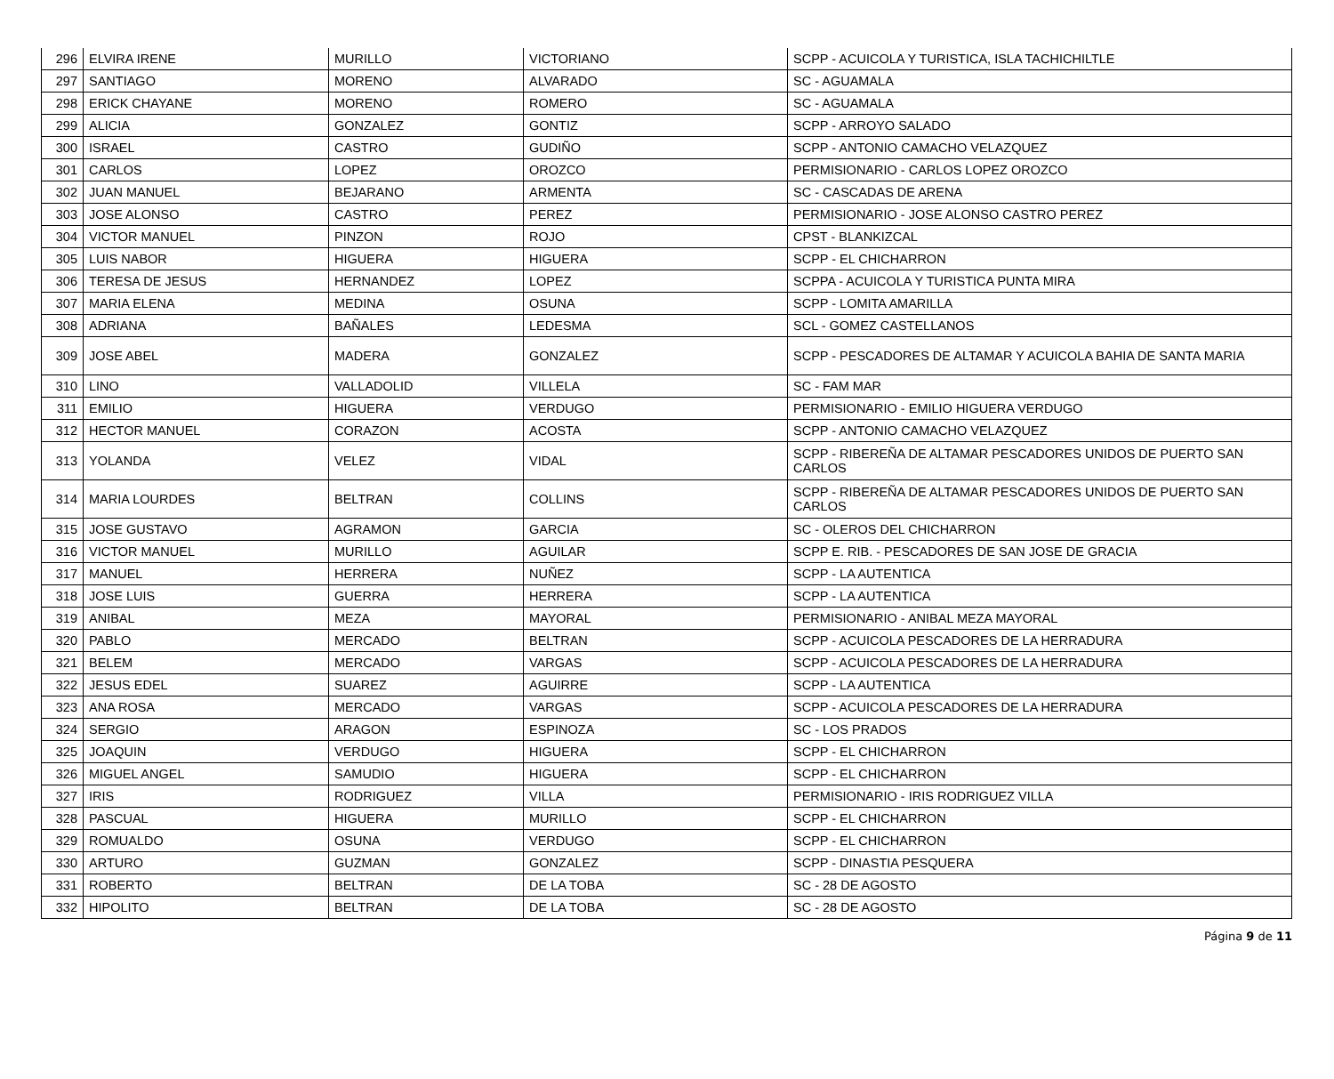| 296 | ELVIRA IRENE | MURILLO | VICTORIANO | SCPP - ACUICOLA Y TURISTICA, ISLA TACHICHILTLE |
| 297 | SANTIAGO | MORENO | ALVARADO | SC - AGUAMALA |
| 298 | ERICK CHAYANE | MORENO | ROMERO | SC - AGUAMALA |
| 299 | ALICIA | GONZALEZ | GONTIZ | SCPP - ARROYO SALADO |
| 300 | ISRAEL | CASTRO | GUDIÑO | SCPP - ANTONIO CAMACHO VELAZQUEZ |
| 301 | CARLOS | LOPEZ | OROZCO | PERMISIONARIO - CARLOS LOPEZ OROZCO |
| 302 | JUAN MANUEL | BEJARANO | ARMENTA | SC - CASCADAS DE ARENA |
| 303 | JOSE ALONSO | CASTRO | PEREZ | PERMISIONARIO - JOSE ALONSO CASTRO PEREZ |
| 304 | VICTOR MANUEL | PINZON | ROJO | CPST - BLANKIZCAL |
| 305 | LUIS NABOR | HIGUERA | HIGUERA | SCPP - EL CHICHARRON |
| 306 | TERESA DE JESUS | HERNANDEZ | LOPEZ | SCPPA - ACUICOLA Y TURISTICA PUNTA MIRA |
| 307 | MARIA ELENA | MEDINA | OSUNA | SCPP - LOMITA AMARILLA |
| 308 | ADRIANA | BAÑALES | LEDESMA | SCL - GOMEZ CASTELLANOS |
| 309 | JOSE ABEL | MADERA | GONZALEZ | SCPP - PESCADORES DE ALTAMAR Y ACUICOLA BAHIA DE SANTA MARIA |
| 310 | LINO | VALLADOLID | VILLELA | SC - FAM MAR |
| 311 | EMILIO | HIGUERA | VERDUGO | PERMISIONARIO - EMILIO HIGUERA VERDUGO |
| 312 | HECTOR MANUEL | CORAZON | ACOSTA | SCPP - ANTONIO CAMACHO VELAZQUEZ |
| 313 | YOLANDA | VELEZ | VIDAL | SCPP - RIBEREÑA DE ALTAMAR PESCADORES UNIDOS DE PUERTO SAN CARLOS |
| 314 | MARIA LOURDES | BELTRAN | COLLINS | SCPP - RIBEREÑA DE ALTAMAR PESCADORES UNIDOS DE PUERTO SAN CARLOS |
| 315 | JOSE GUSTAVO | AGRAMON | GARCIA | SC - OLEROS DEL CHICHARRON |
| 316 | VICTOR MANUEL | MURILLO | AGUILAR | SCPP E. RIB. - PESCADORES DE SAN JOSE DE GRACIA |
| 317 | MANUEL | HERRERA | NUÑEZ | SCPP - LA AUTENTICA |
| 318 | JOSE LUIS | GUERRA | HERRERA | SCPP - LA AUTENTICA |
| 319 | ANIBAL | MEZA | MAYORAL | PERMISIONARIO - ANIBAL MEZA MAYORAL |
| 320 | PABLO | MERCADO | BELTRAN | SCPP - ACUICOLA PESCADORES DE LA HERRADURA |
| 321 | BELEM | MERCADO | VARGAS | SCPP - ACUICOLA PESCADORES DE LA HERRADURA |
| 322 | JESUS EDEL | SUAREZ | AGUIRRE | SCPP - LA AUTENTICA |
| 323 | ANA ROSA | MERCADO | VARGAS | SCPP - ACUICOLA PESCADORES DE LA HERRADURA |
| 324 | SERGIO | ARAGON | ESPINOZA | SC - LOS PRADOS |
| 325 | JOAQUIN | VERDUGO | HIGUERA | SCPP - EL CHICHARRON |
| 326 | MIGUEL ANGEL | SAMUDIO | HIGUERA | SCPP - EL CHICHARRON |
| 327 | IRIS | RODRIGUEZ | VILLA | PERMISIONARIO - IRIS RODRIGUEZ VILLA |
| 328 | PASCUAL | HIGUERA | MURILLO | SCPP - EL CHICHARRON |
| 329 | ROMUALDO | OSUNA | VERDUGO | SCPP - EL CHICHARRON |
| 330 | ARTURO | GUZMAN | GONZALEZ | SCPP - DINASTIA PESQUERA |
| 331 | ROBERTO | BELTRAN | DE LA TOBA | SC - 28 DE AGOSTO |
| 332 | HIPOLITO | BELTRAN | DE LA TOBA | SC - 28 DE AGOSTO |
Página 9 de 11